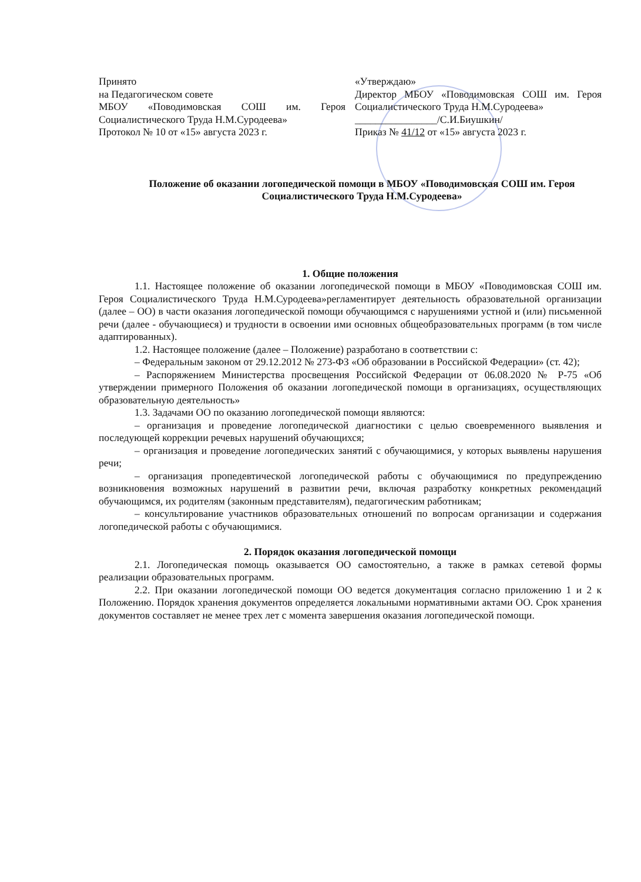Принято
на Педагогическом совете
МБОУ «Поводимовская СОШ им. Героя Социалистического Труда Н.М.Суродеева»
Протокол № 10 от «15» августа 2023 г.
«Утверждаю»
Директор МБОУ «Поводимовская СОШ им. Героя Социалистического Труда Н.М.Суродеева»
________________/С.И.Биушкин/
Приказ № 41/12 от «15» августа 2023 г.
Положение об оказании логопедической помощи в МБОУ «Поводимовская СОШ им. Героя Социалистического Труда Н.М.Суродеева»
1. Общие положения
1.1. Настоящее положение об оказании логопедической помощи в МБОУ «Поводимовская СОШ им. Героя Социалистического Труда Н.М.Суродеева»регламентирует деятельность образовательной организации (далее – ОО) в части оказания логопедической помощи обучающимся с нарушениями устной и (или) письменной речи (далее - обучающиеся) и трудности в освоении ими основных общеобразовательных программ (в том числе адаптированных).
1.2. Настоящее положение (далее – Положение) разработано в соответствии с:
– Федеральным законом от 29.12.2012 № 273-ФЗ «Об образовании в Российской Федерации» (ст. 42);
– Распоряжением Министерства просвещения Российской Федерации от 06.08.2020 № Р-75 «Об утверждении примерного Положения об оказании логопедической помощи в организациях, осуществляющих образовательную деятельность»
1.3. Задачами ОО по оказанию логопедической помощи являются:
– организация и проведение логопедической диагностики с целью своевременного выявления и последующей коррекции речевых нарушений обучающихся;
– организация и проведение логопедических занятий с обучающимися, у которых выявлены нарушения речи;
– организация пропедевтической логопедической работы с обучающимися по предупреждению возникновения возможных нарушений в развитии речи, включая разработку конкретных рекомендаций обучающимся, их родителям (законным представителям), педагогическим работникам;
– консультирование участников образовательных отношений по вопросам организации и содержания логопедической работы с обучающимися.
2. Порядок оказания логопедической помощи
2.1. Логопедическая помощь оказывается ОО самостоятельно, а также в рамках сетевой формы реализации образовательных программ.
2.2. При оказании логопедической помощи ОО ведется документация согласно приложению 1 и 2 к Положению. Порядок хранения документов определяется локальными нормативными актами ОО. Срок хранения документов составляет не менее трех лет с момента завершения оказания логопедической помощи.